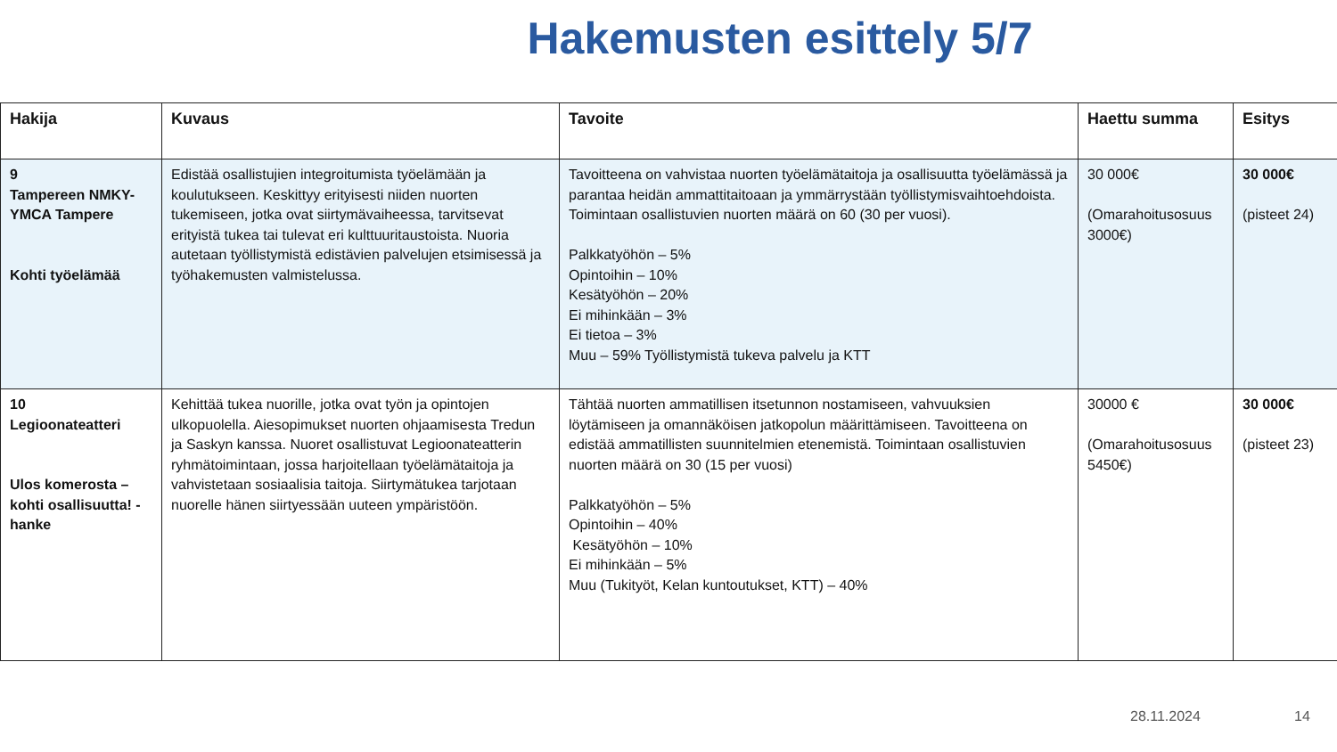Hakemusten esittely 5/7
| Hakija | Kuvaus | Tavoite | Haettu summa | Esitys |
| --- | --- | --- | --- | --- |
| 9 Tampereen NMKY-YMCA Tampere Kohti työelämää | Edistää osallistujien integroitumista työelämään ja koulutukseen. Keskittyy erityisesti niiden nuorten tukemiseen, jotka ovat siirtymävaiheessa, tarvitsevat erityistä tukea tai tulevat eri kulttuuritaustoista. Nuoria autetaan työllistymistä edistävien palvelujen etsimisessä ja työhakemusten valmistelussa. | Tavoitteena on vahvistaa nuorten työelämätaitoja ja osallisuutta työelämässä ja parantaa heidän ammattitaitoaan ja ymmärrystään työllistymisvaihtoehdoista. Toimintaan osallistuvien nuorten määrä on 60 (30 per vuosi). Palkkatyöhön – 5% Opintoihin – 10% Kesätyöhön – 20% Ei mihinkään – 3% Ei tietoa – 3% Muu – 59% Työllistymistä tukeva palvelu ja KTT | 30 000€ (Omarahoitusosuus 3000€) | 30 000€ (pisteet 24) |
| 10 Legioonateatteri Ulos komerosta – kohti osallisuutta! -hanke | Kehittää tukea nuorille, jotka ovat työn ja opintojen ulkopuolella. Aiesopimukset nuorten ohjaamisesta Tredun ja Saskyn kanssa. Nuoret osallistuvat Legioonateatterin ryhmätoimintaan, jossa harjoitellaan työelämätaitoja ja vahvistetaan sosiaalisia taitoja. Siirtymätukea tarjotaan nuorelle hänen siirtyessään uuteen ympäristöön. | Tähtää nuorten ammatillisen itsetunnon nostamiseen, vahvuuksien löytämiseen ja omannäköisen jatkopolun määrittämiseen. Tavoitteena on edistää ammatillisten suunnitelmien etenemistä. Toimintaan osallistuvien nuorten määrä on 30 (15 per vuosi) Palkkatyöhön – 5% Opintoihin – 40% Kesätyöhön – 10% Ei mihinkään – 5% Muu (Tukityöt, Kelan kuntoutukset, KTT) – 40% | 30000 € (Omarahoitusosuus 5450€) | 30 000€ (pisteet 23) |
28.11.2024 14